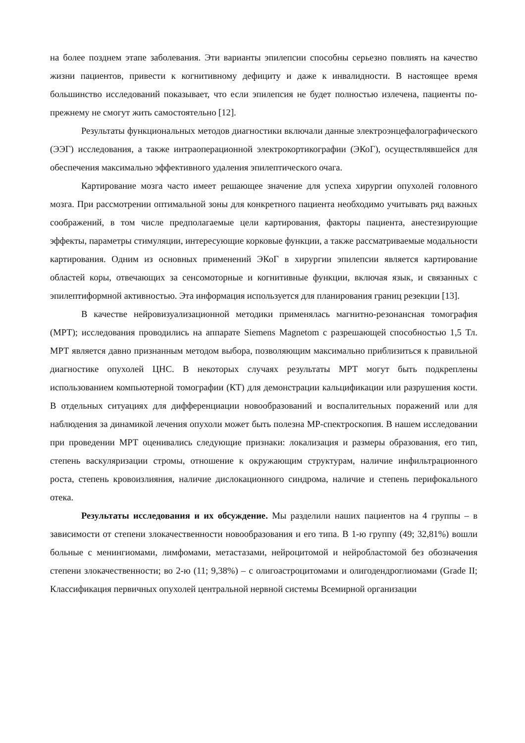на более позднем этапе заболевания. Эти варианты эпилепсии способны серьезно повлиять на качество жизни пациентов, привести к когнитивному дефициту и даже к инвалидности. В настоящее время большинство исследований показывает, что если эпилепсия не будет полностью излечена, пациенты по-прежнему не смогут жить самостоятельно [12].
Результаты функциональных методов диагностики включали данные электроэнцефалографического (ЭЭГ) исследования, а также интраоперационной электрокортикографии (ЭКоГ), осуществлявшейся для обеспечения максимально эффективного удаления эпилептического очага.
Картирование мозга часто имеет решающее значение для успеха хирургии опухолей головного мозга. При рассмотрении оптимальной зоны для конкретного пациента необходимо учитывать ряд важных соображений, в том числе предполагаемые цели картирования, факторы пациента, анестезирующие эффекты, параметры стимуляции, интересующие корковые функции, а также рассматриваемые модальности картирования. Одним из основных применений ЭКоГ в хирургии эпилепсии является картирование областей коры, отвечающих за сенсомоторные и когнитивные функции, включая язык, и связанных с эпилептиформной активностью. Эта информация используется для планирования границ резекции [13].
В качестве нейровизуализационной методики применялась магнитно-резонансная томография (МРТ); исследования проводились на аппарате Siemens Magnetom с разрешающей способностью 1,5 Тл. МРТ является давно признанным методом выбора, позволяющим максимально приблизиться к правильной диагностике опухолей ЦНС. В некоторых случаях результаты МРТ могут быть подкреплены использованием компьютерной томографии (КТ) для демонстрации кальцификации или разрушения кости. В отдельных ситуациях для дифференциации новообразований и воспалительных поражений или для наблюдения за динамикой лечения опухоли может быть полезна МР-спектроскопия. В нашем исследовании при проведении МРТ оценивались следующие признаки: локализация и размеры образования, его тип, степень васкуляризации стромы, отношение к окружающим структурам, наличие инфильтрационного роста, степень кровоизлияния, наличие дислокационного синдрома, наличие и степень перифокального отека.
Результаты исследования и их обсуждение. Мы разделили наших пациентов на 4 группы – в зависимости от степени злокачественности новообразования и его типа. В 1-ю группу (49; 32,81%) вошли больные с менингиомами, лимфомами, метастазами, нейроцитомой и нейробластомой без обозначения степени злокачественности; во 2-ю (11; 9,38%) – с олигоастроцитомами и олигодендроглиомами (Grade II; Классификация первичных опухолей центральной нервной системы Всемирной организации